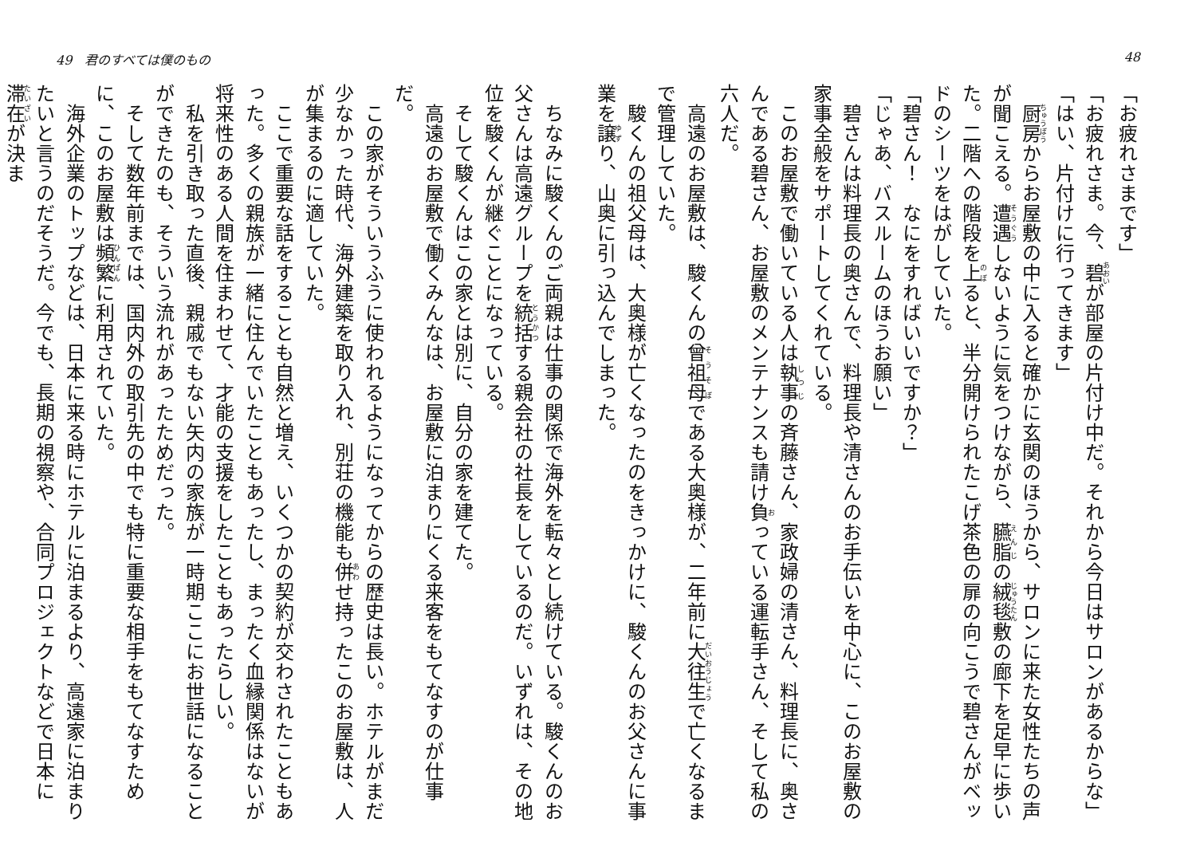49　君のすべては僕のもの 48
「お疲れさまです」
「お疲れさま。今、碧が部屋の片付け中だ。それから今日はサロンがあるからな」
「はい、片付けに行ってきます」
　厨房からお屋敷の中に入ると確かに玄関のほうから、サロンに来た女性たちの声が聞こえる。遭遇しないように気をつけながら、臙脂の絨毯敷の廊下を足早に歩いた。二階への階段を上ると、半分開けられたこげ茶色の扉の向こうで碧さんがベッドのシーツをはがしていた。
「碧さん！　なにをすればいいですか？」
「じゃあ、バスルームのほうお願い」
　碧さんは料理長の奥さんで、料理長や清さんのお手伝いを中心に、このお屋敷の家事全般をサポートしてくれている。
　このお屋敷で働いている人は執事の斉藤さん、家政婦の清さん、料理長に、奥さんである碧さん、お屋敷のメンテナンスも請け負っている運転手さん、そして私の六人だ。
　高遠のお屋敷は、駿くんの曾祖母である大奥様が、二年前に大往生で亡くなるまで管理していた。
　駿くんの祖父母は、大奥様が亡くなったのをきっかけに、駿くんのお父さんに事業を譲り、山奥に引っ込んでしまった。
　ちなみに駿くんのご両親は仕事の関係で海外を転々とし続けている。駿くんのお父さんは高遠グループを統括する親会社の社長をしているのだ。いずれは、その地位を駿くんが継ぐことになっている。
　そして駿くんはこの家とは別に、自分の家を建てた。
　高遠のお屋敷で働くみんなは、お屋敷に泊まりにくる来客をもてなすのが仕事だ。
　この家がそういうふうに使われるようになってからの歴史は長い。ホテルがまだ少なかった時代、海外建築を取り入れ、別荘の機能も併せ持ったこのお屋敷は、人が集まるのに適していた。
　ここで重要な話をすることも自然と増え、いくつかの契約が交わされたこともあった。多くの親族が一緒に住んでいたこともあったし、まったく血縁関係はないが将来性のある人間を住まわせて、才能の支援をしたこともあったらしい。
　私を引き取った直後、親戚でもない矢内の家族が一時期ここにお世話になることができたのも、そういう流れがあったためだった。
　そして数年前までは、国内外の取引先の中でも特に重要な相手をもてなすために、このお屋敷は頻繁に利用されていた。
　海外企業のトップなどは、日本に来る時にホテルに泊まるより、高遠家に泊まりたいと言うのだそうだ。今でも、長期の視察や、合同プロジェクトなどで日本に滞在が決ま